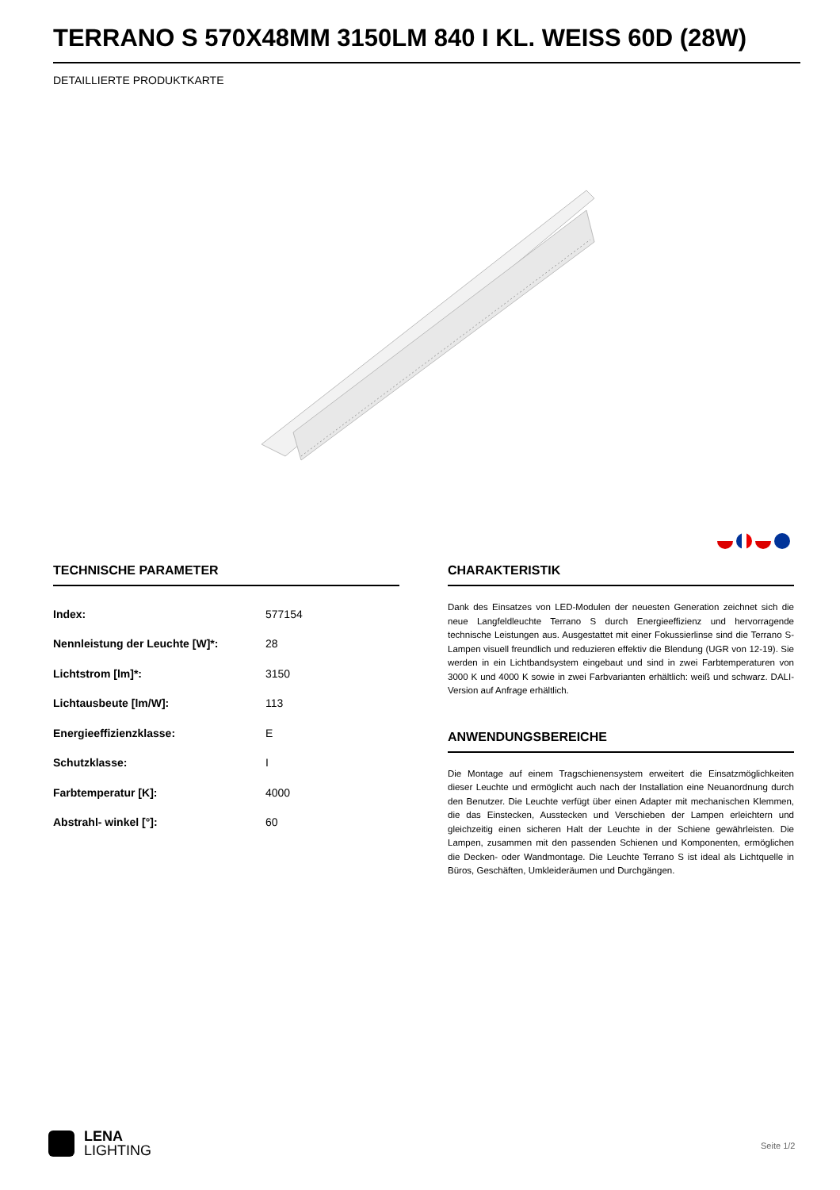TERRANO S 570X48MM 3150LM 840 I KL. WEISS 60D (28W)
DETAILLIERTE PRODUKTKARTE
TECHNISCHE PARAMETER
| Index: | 577154 |
| Nennleistung der Leuchte [W]*: | 28 |
| Lichtstrom [lm]*: | 3150 |
| Lichtausbeute [lm/W]: | 113 |
| Energieeffizienzklasse: | E |
| Schutzklasse: | I |
| Farbtemperatur [K]: | 4000 |
| Abstrahl- winkel [°]: | 60 |
CHARAKTERISTIK
Dank des Einsatzes von LED-Modulen der neuesten Generation zeichnet sich die neue Langfeldleuchte Terrano S durch Energieeffizienz und hervorragende technische Leistungen aus. Ausgestattet mit einer Fokussierlinse sind die Terrano S-Lampen visuell freundlich und reduzieren effektiv die Blendung (UGR von 12-19). Sie werden in ein Lichtbandsystem eingebaut und sind in zwei Farbtemperaturen von 3000 K und 4000 K sowie in zwei Farbvarianten erhältlich: weiß und schwarz. DALI-Version auf Anfrage erhältlich.
ANWENDUNGSBEREICHE
Die Montage auf einem Tragschienensystem erweitert die Einsatzmöglichkeiten dieser Leuchte und ermöglicht auch nach der Installation eine Neuanordnung durch den Benutzer. Die Leuchte verfügt über einen Adapter mit mechanischen Klemmen, die das Einstecken, Ausstecken und Verschieben der Lampen erleichtern und gleichzeitig einen sicheren Halt der Leuchte in der Schiene gewährleisten. Die Lampen, zusammen mit den passenden Schienen und Komponenten, ermöglichen die Decken- oder Wandmontage. Die Leuchte Terrano S ist ideal als Lichtquelle in Büros, Geschäften, Umkleideräumen und Durchgängen.
LENA
LIGHTING
Seite 1/2